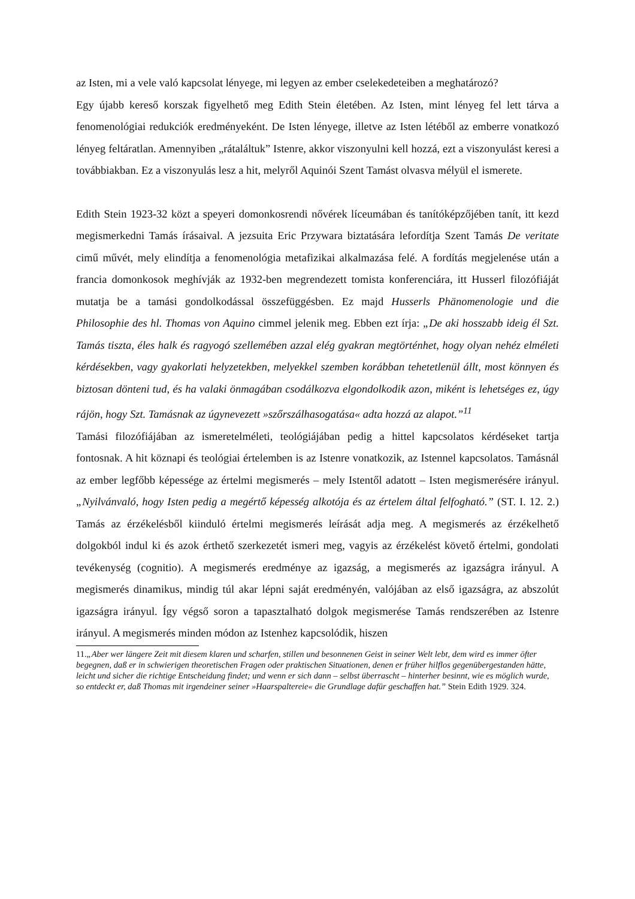az Isten, mi a vele való kapcsolat lényege, mi legyen az ember cselekedeteiben a meghatározó?
Egy újabb kereső korszak figyelhető meg Edith Stein életében. Az Isten, mint lényeg fel lett tárva a fenomenológiai redukciók eredményeként. De Isten lényege, illetve az Isten létéből az emberre vonatkozó lényeg feltáratlan. Amennyiben „rátaláltuk” Istenre, akkor viszonyulni kell hozzá, ezt a viszonyulást keresi a továbbiakban. Ez a viszonyulás lesz a hit, melyről Aquinói Szent Tamást olvasva mélyül el ismerete.
Edith Stein 1923-32 közt a speyeri domonkosrendi nővérek líceumában és tanítóképzőjében tanít, itt kezd megismerkedni Tamás írásaival. A jezsuita Eric Przywara biztatására lefordítja Szent Tamás De veritate cimű művét, mely elindítja a fenomenológia metafizikai alkalmazása felé. A fordítás megjelenése után a francia domonkosok meghívják az 1932-ben megrendezett tomista konferenciára, itt Husserl filozófiáját mutatja be a tamási gondolkodással összefüggésben. Ez majd Husserls Phänomenologie und die Philosophie des hl. Thomas von Aquino cimmel jelenik meg. Ebben ezt írja: „De aki hosszabb ideig él Szt. Tamás tiszta, éles halk és ragyogó szellemében azzal elég gyakran megtörténhet, hogy olyan nehéz elméleti kérdésekben, vagy gyakorlati helyzetekben, melyekkel szemben korábban tehetetlenül állt, most könnyen és biztosan dönteni tud, és ha valaki önmagában csodálkozva elgondolkodik azon, miként is lehetséges ez, úgy rájön, hogy Szt. Tamásnak az úgynevezett »szőrszálhasogatása« adta hozzá az alapot.”<sup>11</sup>
Tamási filozófiájában az ismeretelméleti, teológiájában pedig a hittel kapcsolatos kérdéseket tartja fontosnak. A hit köznapi és teológiai értelemben is az Istenre vonatkozik, az Istennel kapcsolatos. Tamásnál az ember legfőbb képessége az értelmi megismerés – mely Istentől adatott – Isten megismerésére irányul. „Nyilvánvaló, hogy Isten pedig a megértő képesség alkotója és az értelem által felfogható.” (ST. I. 12. 2.) Tamás az érzékelésből kiinduló értelmi megismerés leírását adja meg. A megismerés az érzékelhető dolgokból indul ki és azok érthető szerkezetét ismeri meg, vagyis az érzékelést követő értelmi, gondolati tevékenység (cognitio). A megismerés eredménye az igazság, a megismerés az igazságra irányul. A megismerés dinamikus, mindig túl akar lépni saját eredményén, valójában az első igazságra, az abszolút igazságra irányul. Így végső soron a tapasztalható dolgok megismerése Tamás rendszerében az Istenre irányul. A megismerés minden módon az Istenhez kapcsolódik, hiszen
11.„Aber wer längere Zeit mit diesem klaren und scharfen, stillen und besonnenen Geist in seiner Welt lebt, dem wird es immer öfter begegnen, daß er in schwierigen theoretischen Fragen oder praktischen Situationen, denen er früher hilflos gegenübergestanden hätte, leicht und sicher die richtige Entscheidung findet; und wenn er sich dann – selbst überrascht – hinterher besinnt, wie es möglich wurde, so entdeckt er, daß Thomas mit irgendeiner seiner »Haarspaltereie« die Grundlage dafür geschaffen hat.” Stein Edith 1929. 324.